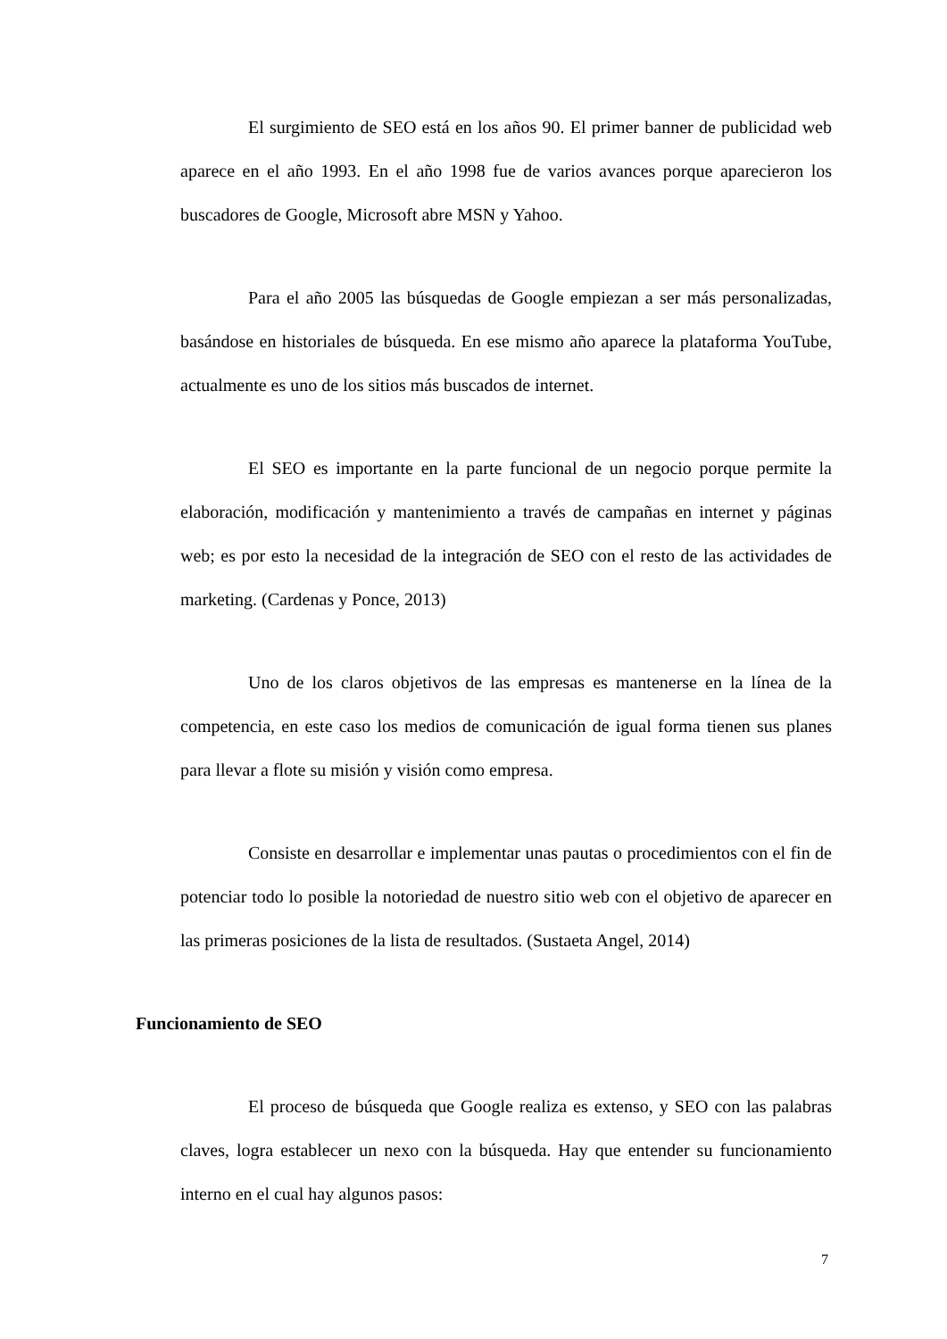El surgimiento de SEO está en los años 90. El primer banner de publicidad web aparece en el año 1993. En el año 1998 fue de varios avances porque aparecieron los buscadores de Google, Microsoft abre MSN y Yahoo.
Para el año 2005 las búsquedas de Google empiezan a ser más personalizadas, basándose en historiales de búsqueda. En ese mismo año aparece la plataforma YouTube, actualmente es uno de los sitios más buscados de internet.
El SEO es importante en la parte funcional de un negocio porque permite la elaboración, modificación y mantenimiento a través de campañas en internet y páginas web; es por esto la necesidad de la integración de SEO con el resto de las actividades de marketing. (Cardenas y Ponce, 2013)
Uno de los claros objetivos de las empresas es mantenerse en la línea de la competencia, en este caso los medios de comunicación de igual forma tienen sus planes para llevar a flote su misión y visión como empresa.
Consiste en desarrollar e implementar unas pautas o procedimientos con el fin de potenciar todo lo posible la notoriedad de nuestro sitio web con el objetivo de aparecer en las primeras posiciones de la lista de resultados. (Sustaeta Angel, 2014)
Funcionamiento de SEO
El proceso de búsqueda que Google realiza es extenso, y SEO con las palabras claves, logra establecer un nexo con la búsqueda. Hay que entender su funcionamiento interno en el cual hay algunos pasos:
7